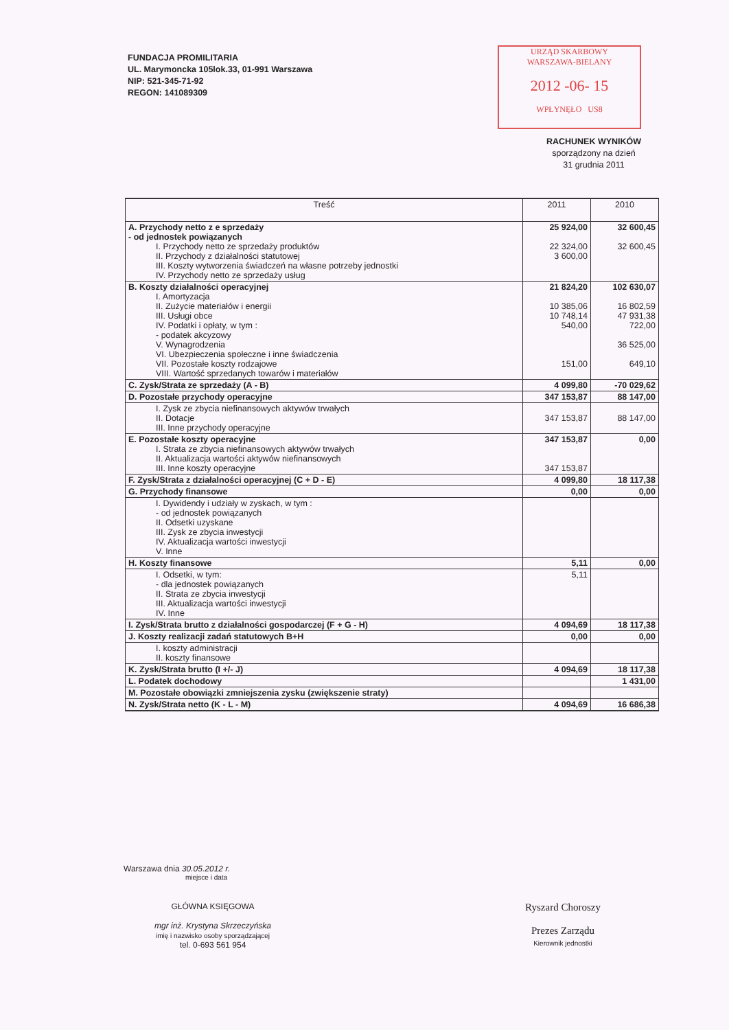FUNDACJA PROMILITARIA
UL. Marymoncka 105lok.33, 01-991 Warszawa
NIP: 521-345-71-92
REGON: 141089309
URZĄD SKARBOWY
WARSZAWA-BIELANY
2012 -06- 15
WPŁYNĘŁO US8
RACHUNEK WYNIKÓW
sporządzony na dzień
31 grudnia 2011
| Treść | 2011 | 2010 |
| --- | --- | --- |
| A. Przychody netto z e sprzedaży - od jednostek powiązanych I. Przychody netto ze sprzedaży produktów II. Przychody z działalności statutowej III. Koszty wytworzenia świadczeń na własne potrzeby jednostki IV. Przychody netto ze sprzedaży usług | 25 924,00 22 324,00 3 600,00 | 32 600,45 32 600,45 |
| B. Koszty działalności operacyjnej I. Amortyzacja II. Zużycie materiałów i energii III. Usługi obce IV. Podatki i opłaty, w tym : - podatek akcyzowy V. Wynagrodzenia VI. Ubezpieczenia społeczne i inne świadczenia VII. Pozostałe koszty rodzajowe VIII. Wartość sprzedanych towarów i materiałów | 21 824,20 10 385,06 10 748,14 540,00 151,00 | 102 630,07 16 802,59 47 931,38 722,00 36 525,00 649,10 |
| C. Zysk/Strata ze sprzedaży (A - B) | 4 099,80 | -70 029,62 |
| D. Pozostałe przychody operacyjne | 347 153,87 | 88 147,00 |
| I. Zysk ze zbycia niefinansowych aktywów trwałych II. Dotacje III. Inne przychody operacyjne | 347 153,87 | 88 147,00 |
| E. Pozostałe koszty operacyjne I. Strata ze zbycia niefinansowych aktywów trwałych II. Aktualizacja wartości aktywów niefinansowych III. Inne koszty operacyjne | 347 153,87 347 153,87 | 0,00 |
| F. Zysk/Strata z działalności operacyjnej (C + D - E) | 4 099,80 | 18 117,38 |
| G. Przychody finansowe | 0,00 | 0,00 |
| I. Dywidendy i udziały w zyskach, w tym : - od jednostek powiązanych II. Odsetki uzyskane III. Zysk ze zbycia inwestycji IV. Aktualizacja wartości inwestycji V. Inne | | |
| H. Koszty finansowe | 5,11 | 0,00 |
| I. Odsetki, w tym: - dla jednostek powiązanych II. Strata ze zbycia inwestycji III. Aktualizacja wartości inwestycji IV. Inne | 5,11 | |
| I. Zysk/Strata brutto z działalności gospodarczej (F + G - H) | 4 094,69 | 18 117,38 |
| J. Koszty realizacji zadań statutowych B+H | 0,00 | 0,00 |
| I. koszty administracji II. koszty finansowe | | |
| K. Zysk/Strata brutto (I +/- J) | 4 094,69 | 18 117,38 |
| L. Podatek dochodowy | | 1 431,00 |
| M. Pozostałe obowiązki zmniejszenia zysku (zwiększenie straty) | | |
| N. Zysk/Strata netto (K - L - M) | 4 094,69 | 16 686,38 |
Warszawa dnia 30.05.2012 r.
miejsce i data
GŁÓWNA KSIĘGOWA
mgr inż. Krystyna Skrzeczyńska
imię i nazwisko osoby sporządzającej
tel. 0-693 561 954
Ryszard Choroszy
Prezes Zarządu
Kierownik jednostki